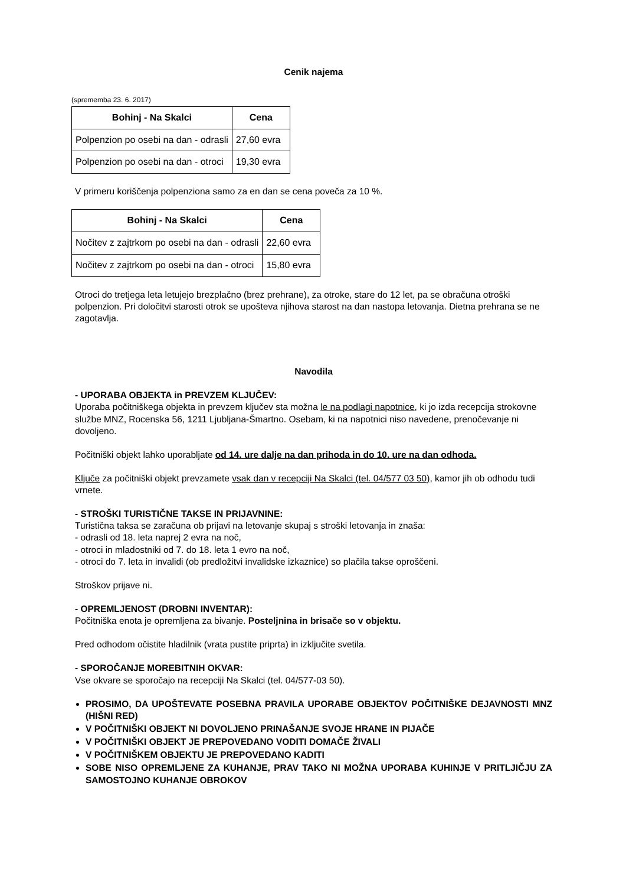Cenik najema
(sprememba 23. 6. 2017)
| Bohinj - Na Skalci | Cena |
| --- | --- |
| Polpenzion po osebi na dan - odrasli | 27,60 evra |
| Polpenzion po osebi na dan - otroci | 19,30 evra |
V primeru koriščenja polpenziona samo za en dan se cena poveča za 10 %.
| Bohinj - Na Skalci | Cena |
| --- | --- |
| Nočitev z zajtrkom po osebi na dan - odrasli | 22,60 evra |
| Nočitev z zajtrkom po osebi na dan - otroci | 15,80 evra |
Otroci do tretjega leta letujejo brezplačno (brez prehrane), za otroke, stare do 12 let, pa se obračuna otroški polpenzion. Pri določitvi starosti otrok se upošteva njihova starost na dan nastopa letovanja. Dietna prehrana se ne zagotavlja.
Navodila
- UPORABA OBJEKTA in PREVZEM KLJUČEV:
Uporaba počitniškega objekta in prevzem ključev sta možna le na podlagi napotnice, ki jo izda recepcija strokovne službe MNZ, Rocenska 56, 1211 Ljubljana-Šmartno. Osebam, ki na napotnici niso navedene, prenočevanje ni dovoljeno.
Počitniški objekt lahko uporabljate od 14. ure dalje na dan prihoda in do 10. ure na dan odhoda.
Ključe za počitniški objekt prevzamete vsak dan v recepciji Na Skalci (tel. 04/577 03 50), kamor jih ob odhodu tudi vrnete.
- STROŠKI TURISTIČNE TAKSE IN PRIJAVNINE:
Turistična taksa se zaračuna ob prijavi na letovanje skupaj s stroški letovanja in znaša:
- odrasli od 18. leta naprej 2 evra na noč,
- otroci in mladostniki od 7. do 18. leta 1 evro na noč,
- otroci do 7. leta in invalidi (ob predložitvi invalidske izkaznice) so plačila takse oproščeni.
Stroškov prijave ni.
- OPREMLJENOST (DROBNI INVENTAR):
Počitniška enota je opremljena za bivanje. Posteljnina in brisače so v objektu.
Pred odhodom očistite hladilnik (vrata pustite priprta) in izključite svetila.
- SPOROČANJE MOREBITNIH OKVAR:
Vse okvare se sporočajo na recepciji Na Skalci (tel. 04/577-03 50).
PROSIMO, DA UPOŠTEVATE POSEBNA PRAVILA UPORABE OBJEKTOV POČITNIŠKE DEJAVNOSTI MNZ (HIŠNI RED)
V POČITNIŠKI OBJEKT NI DOVOLJENO PRINAŠANJE SVOJE HRANE IN PIJAČE
V POČITNIŠKI OBJEKT JE PREPOVEDANO VODITI DOMAČE ŽIVALI
V POČITNIŠKEM OBJEKTU JE PREPOVEDANO KADITI
SOBE NISO OPREMLJENE ZA KUHANJE, PRAV TAKO NI MOŽNA UPORABA KUHINJE V PRITLJIČJU ZA SAMOSTOJNO KUHANJE OBROKOV